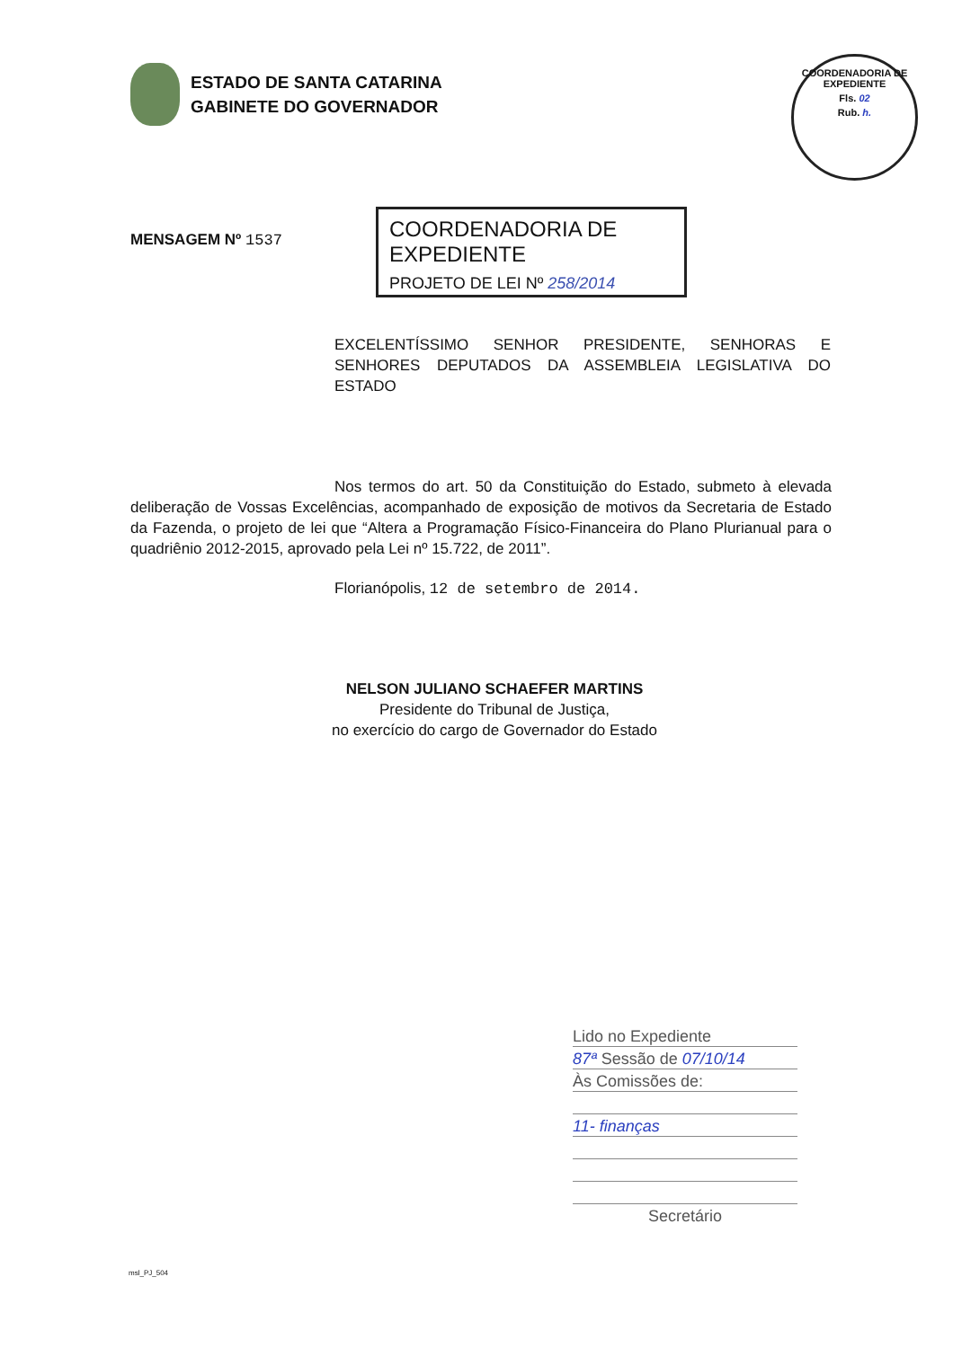ESTADO DE SANTA CATARINA
GABINETE DO GOVERNADOR
COORDENADORIA DE EXPEDIENTE
Fls. 02
Rub. h.
MENSAGEM Nº 1537
COORDENADORIA DE EXPEDIENTE
PROJETO DE LEI Nº 258/2014
EXCELENTÍSSIMO SENHOR PRESIDENTE, SENHORAS E SENHORES DEPUTADOS DA ASSEMBLEIA LEGISLATIVA DO ESTADO
Nos termos do art. 50 da Constituição do Estado, submeto à elevada deliberação de Vossas Excelências, acompanhado de exposição de motivos da Secretaria de Estado da Fazenda, o projeto de lei que “Altera a Programação Físico-Financeira do Plano Plurianual para o quadriênio 2012-2015, aprovado pela Lei nº 15.722, de 2011”.
Florianópolis, 12 de setembro de 2014.
NELSON JULIANO SCHAEFER MARTINS
Presidente do Tribunal de Justiça,
no exercício do cargo de Governador do Estado
Lido no Expediente
87ª Sessão de 07/10/14
Às Comissões de:
11- finanças
Secretário
msl_PJ_504